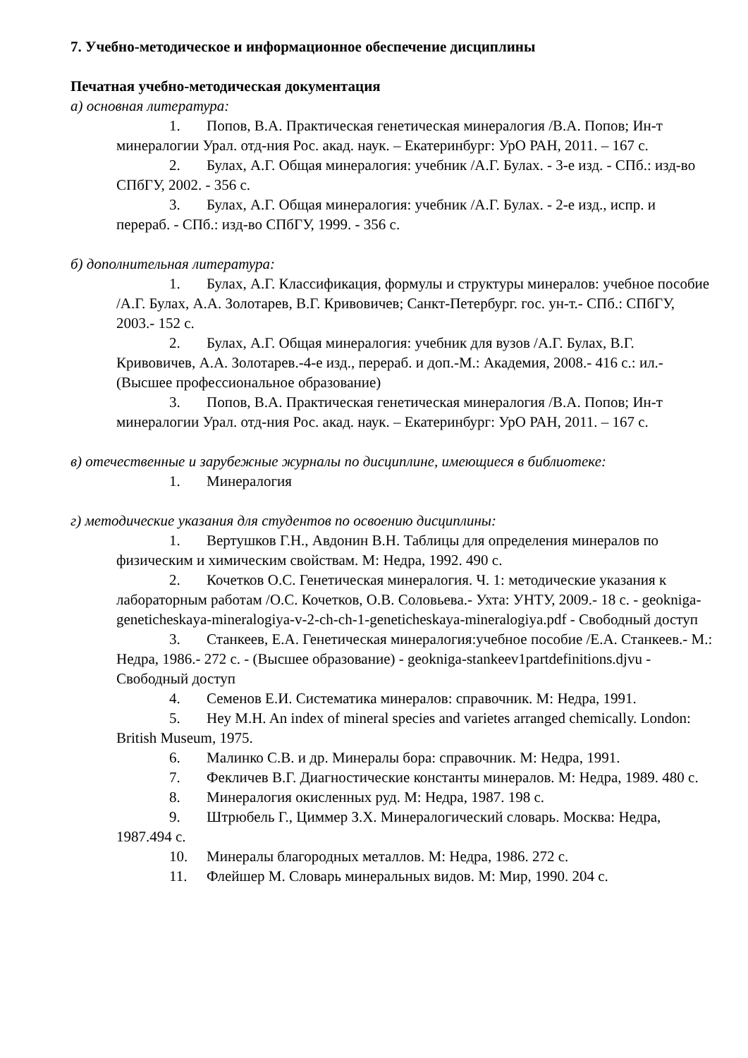7. Учебно-методическое и информационное обеспечение дисциплины
Печатная учебно-методическая документация
а) основная литература:
1. Попов, В.А. Практическая генетическая минералогия /В.А. Попов; Ин-т минералогии Урал. отд-ния Рос. акад. наук. – Екатеринбург: УрО РАН, 2011. – 167 с.
2. Булах, А.Г. Общая минералогия: учебник /А.Г. Булах. - 3-е изд. - СПб.: изд-во СПбГУ, 2002. - 356 с.
3. Булах, А.Г. Общая минералогия: учебник /А.Г. Булах. - 2-е изд., испр. и перераб. - СПб.: изд-во СПбГУ, 1999. - 356 с.
б) дополнительная литература:
1. Булах, А.Г. Классификация, формулы и структуры минералов: учебное пособие /А.Г. Булах, А.А. Золотарев, В.Г. Кривовичев; Санкт-Петербург. гос. ун-т.- СПб.: СПбГУ, 2003.- 152 с.
2. Булах, А.Г. Общая минералогия: учебник для вузов /А.Г. Булах, В.Г. Кривовичев, А.А. Золотарев.-4-е изд., перераб. и доп.-М.: Академия, 2008.- 416 с.: ил.- (Высшее профессиональное образование)
3. Попов, В.А. Практическая генетическая минералогия /В.А. Попов; Ин-т минералогии Урал. отд-ния Рос. акад. наук. – Екатеринбург: УрО РАН, 2011. – 167 с.
в) отечественные и зарубежные журналы по дисциплине, имеющиеся в библиотеке:
1. Минералогия
г) методические указания для студентов по освоению дисциплины:
1. Вертушков Г.Н., Авдонин В.Н. Таблицы для определения минералов по физическим и химическим свойствам. М: Недра, 1992. 490 с.
2. Кочетков О.С. Генетическая минералогия. Ч. 1: методические указания к лабораторным работам /О.С. Кочетков, О.В. Соловьева.- Ухта: УНТУ, 2009.- 18 с. - geokniga-geneticheskaya-mineralogiya-v-2-ch-ch-1-geneticheskaya-mineralogiya.pdf - Свободный доступ
3. Станкеев, Е.А. Генетическая минералогия:учебное пособие /Е.А. Станкеев.- М.: Недра, 1986.- 272 с. - (Высшее образование) - geokniga-stankeev1partdefinitions.djvu - Свободный доступ
4. Семенов Е.И. Систематика минералов: справочник. М: Недра, 1991.
5. Hey M.H. An index of mineral species and varietes arranged chemically. London: British Museum, 1975.
6. Малинко С.В. и др. Минералы бора: справочник. М: Недра, 1991.
7. Фекличев В.Г. Диагностические константы минералов. М: Недра, 1989. 480 с.
8. Минералогия окисленных руд. М: Недра, 1987. 198 с.
9. Штрюбель Г., Циммер З.Х. Минералогический словарь. Москва: Недра, 1987.494 с.
10. Минералы благородных металлов. М: Недра, 1986. 272 с.
11. Флейшер М. Словарь минеральных видов. М: Мир, 1990. 204 с.